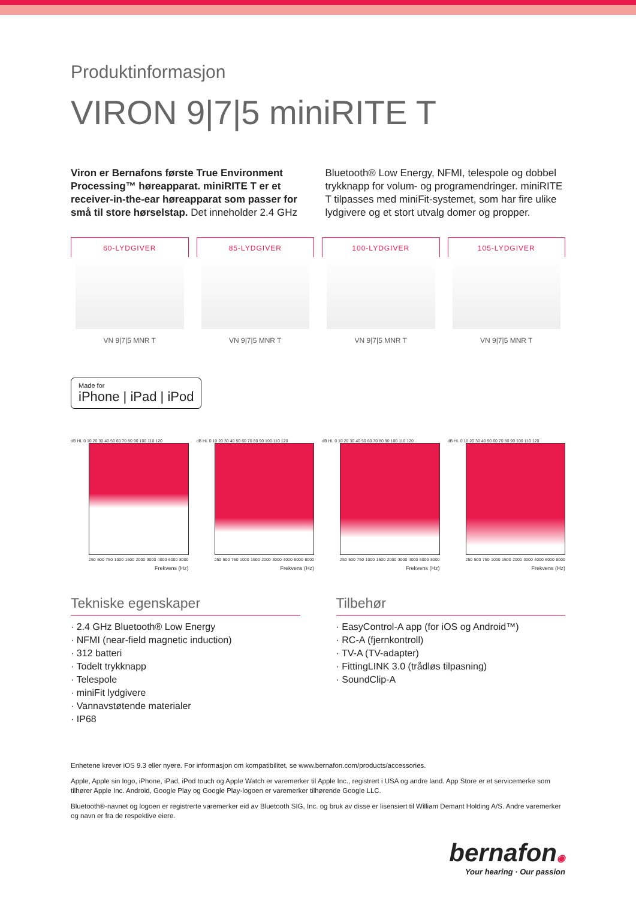Produktinformasjon
VIRON 9|7|5 miniRITE T
Viron er Bernafons første True Environment Processing™ høreapparat. miniRITE T er et receiver-in-the-ear høreapparat som passer for små til store hørselstap. Det inneholder 2.4 GHz Bluetooth® Low Energy, NFMI, telespole og dobbel trykknapp for volum- og programendringer. miniRITE T tilpasses med miniFit-systemet, som har fire ulike lydgivere og et stort utvalg domer og propper.
60-LYDGIVER
VN 9|7|5 MNR T
85-LYDGIVER
VN 9|7|5 MNR T
100-LYDGIVER
VN 9|7|5 MNR T
105-LYDGIVER
VN 9|7|5 MNR T
Made for iPhone | iPad | iPod
dB HL 0 10 20 30 40 50 60 70 80 90 100 110 120
250 500 750 1000 1500 2000 3000 4000 6000 8000
Frekvens (Hz)
dB HL 0 10 20 30 40 50 60 70 80 90 100 110 120
250 500 750 1000 1500 2000 3000 4000 6000 8000
Frekvens (Hz)
dB HL 0 10 20 30 40 50 60 70 80 90 100 110 120
250 500 750 1000 1500 2000 3000 4000 6000 8000
Frekvens (Hz)
dB HL 0 10 20 30 40 50 60 70 80 90 100 110 120
250 500 750 1000 1500 2000 3000 4000 6000 8000
Frekvens (Hz)
Tekniske egenskaper
· 2.4 GHz Bluetooth® Low Energy
· NFMI (near-field magnetic induction)
· 312 batteri
· Todelt trykknapp
· Telespole
· miniFit lydgivere
· Vannavstøtende materialer
· IP68
Tilbehør
· EasyControl-A app (for iOS og Android™)
· RC-A (fjernkontroll)
· TV-A (TV-adapter)
· FittingLINK 3.0 (trådløs tilpasning)
· SoundClip-A
Enhetene krever iOS 9.3 eller nyere. For informasjon om kompatibilitet, se www.bernafon.com/products/accessories.
Apple, Apple sin logo, iPhone, iPad, iPod touch og Apple Watch er varemerker til Apple Inc., registrert i USA og andre land. App Store er et servicemerke som tilhører Apple Inc. Android, Google Play og Google Play-logoen er varemerker tilhørende Google LLC.
Bluetooth®-navnet og logoen er registrerte varemerker eid av Bluetooth SIG, Inc. og bruk av disse er lisensiert til William Demant Holding A/S. Andre varemerker og navn er fra de respektive eiere.
bernafon◉
Your hearing · Our passion